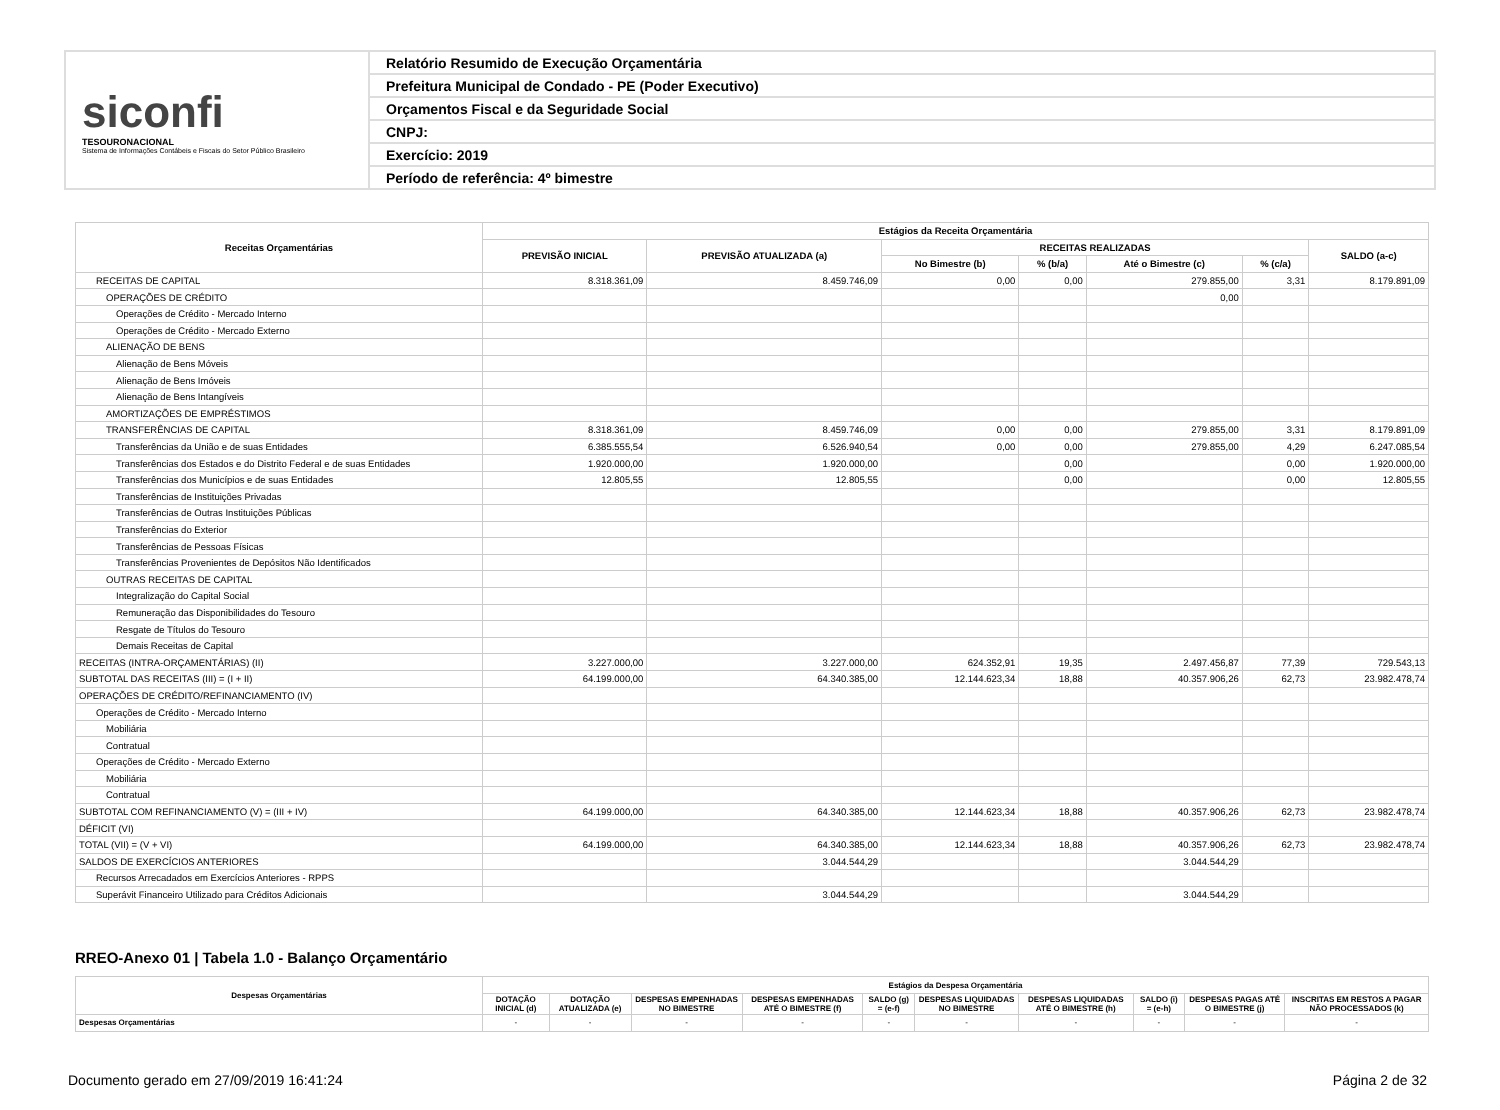siconfi
TESOURONACIONAL
Sistema de Informações Contábeis e Fiscais do Setor Público Brasileiro
Relatório Resumido de Execução Orçamentária
Prefeitura Municipal de Condado - PE (Poder Executivo)
Orçamentos Fiscal e da Seguridade Social
CNPJ:
Exercício: 2019
Período de referência: 4º bimestre
| Receitas Orçamentárias | Estágios da Receita Orçamentária | | | | | | |
| --- | --- | --- | --- | --- | --- | --- | --- |
| | PREVISÃO INICIAL | PREVISÃO ATUALIZADA (a) | RECEITAS REALIZADAS | | | | SALDO (a-c) |
| | | | No Bimestre (b) | % (b/a) | Até o Bimestre (c) | % (c/a) | |
| RECEITAS DE CAPITAL | 8.318.361,09 | 8.459.746,09 | 0,00 | 0,00 | 279.855,00 | 3,31 | 8.179.891,09 |
| OPERAÇÕES DE CRÉDITO | | | | | 0,00 | | |
| Operações de Crédito - Mercado Interno | | | | | | | |
| Operações de Crédito - Mercado Externo | | | | | | | |
| ALIENAÇÃO DE BENS | | | | | | | |
| Alienação de Bens Móveis | | | | | | | |
| Alienação de Bens Imóveis | | | | | | | |
| Alienação de Bens Intangíveis | | | | | | | |
| AMORTIZAÇÕES DE EMPRÉSTIMOS | | | | | | | |
| TRANSFERÊNCIAS DE CAPITAL | 8.318.361,09 | 8.459.746,09 | 0,00 | 0,00 | 279.855,00 | 3,31 | 8.179.891,09 |
| Transferências da União e de suas Entidades | 6.385.555,54 | 6.526.940,54 | 0,00 | 0,00 | 279.855,00 | 4,29 | 6.247.085,54 |
| Transferências dos Estados e do Distrito Federal e de suas Entidades | 1.920.000,00 | 1.920.000,00 | | 0,00 | | 0,00 | 1.920.000,00 |
| Transferências dos Municípios e de suas Entidades | 12.805,55 | 12.805,55 | | 0,00 | | 0,00 | 12.805,55 |
| Transferências de Instituições Privadas | | | | | | | |
| Transferências de Outras Instituições Públicas | | | | | | | |
| Transferências do Exterior | | | | | | | |
| Transferências de Pessoas Físicas | | | | | | | |
| Transferências Provenientes de Depósitos Não Identificados | | | | | | | |
| OUTRAS RECEITAS DE CAPITAL | | | | | | | |
| Integralização do Capital Social | | | | | | | |
| Remuneração das Disponibilidades do Tesouro | | | | | | | |
| Resgate de Títulos do Tesouro | | | | | | | |
| Demais Receitas de Capital | | | | | | | |
| RECEITAS (INTRA-ORÇAMENTÁRIAS) (II) | 3.227.000,00 | 3.227.000,00 | 624.352,91 | 19,35 | 2.497.456,87 | 77,39 | 729.543,13 |
| SUBTOTAL DAS RECEITAS (III) = (I + II) | 64.199.000,00 | 64.340.385,00 | 12.144.623,34 | 18,88 | 40.357.906,26 | 62,73 | 23.982.478,74 |
| OPERAÇÕES DE CRÉDITO/REFINANCIAMENTO (IV) | | | | | | | |
| Operações de Crédito - Mercado Interno | | | | | | | |
| Mobiliária | | | | | | | |
| Contratual | | | | | | | |
| Operações de Crédito - Mercado Externo | | | | | | | |
| Mobiliária | | | | | | | |
| Contratual | | | | | | | |
| SUBTOTAL COM REFINANCIAMENTO (V) = (III + IV) | 64.199.000,00 | 64.340.385,00 | 12.144.623,34 | 18,88 | 40.357.906,26 | 62,73 | 23.982.478,74 |
| DÉFICIT (VI) | | | | | | | |
| TOTAL (VII) = (V + VI) | 64.199.000,00 | 64.340.385,00 | 12.144.623,34 | 18,88 | 40.357.906,26 | 62,73 | 23.982.478,74 |
| SALDOS DE EXERCÍCIOS ANTERIORES | | 3.044.544,29 | | | 3.044.544,29 | | |
| Recursos Arrecadados em Exercícios Anteriores - RPPS | | | | | | | |
| Superávit Financeiro Utilizado para Créditos Adicionais | | 3.044.544,29 | | | 3.044.544,29 | | |
RREO-Anexo 01 | Tabela 1.0 - Balanço Orçamentário
| Despesas Orçamentárias | Estágios da Despesa Orçamentária | | | | | | | | | |
| --- | --- | --- | --- | --- | --- | --- | --- | --- | --- | --- |
| | DOTAÇÃO INICIAL (d) | DOTAÇÃO ATUALIZADA (e) | DESPESAS EMPENHADAS NO BIMESTRE | DESPESAS EMPENHADAS ATÉ O BIMESTRE (f) | SALDO (g) = (e-f) | DESPESAS LIQUIDADAS NO BIMESTRE | DESPESAS LIQUIDADAS ATÉ O BIMESTRE (h) | SALDO (i) = (e-h) | DESPESAS PAGAS ATÉ O BIMESTRE (j) | INSCRITAS EM RESTOS A PAGAR NÃO PROCESSADOS (k) |
| Despesas Orçamentárias | - | - | - | - | - | - | - | - | - | - |
Documento gerado em 27/09/2019 16:41:24 Página 2 de 32